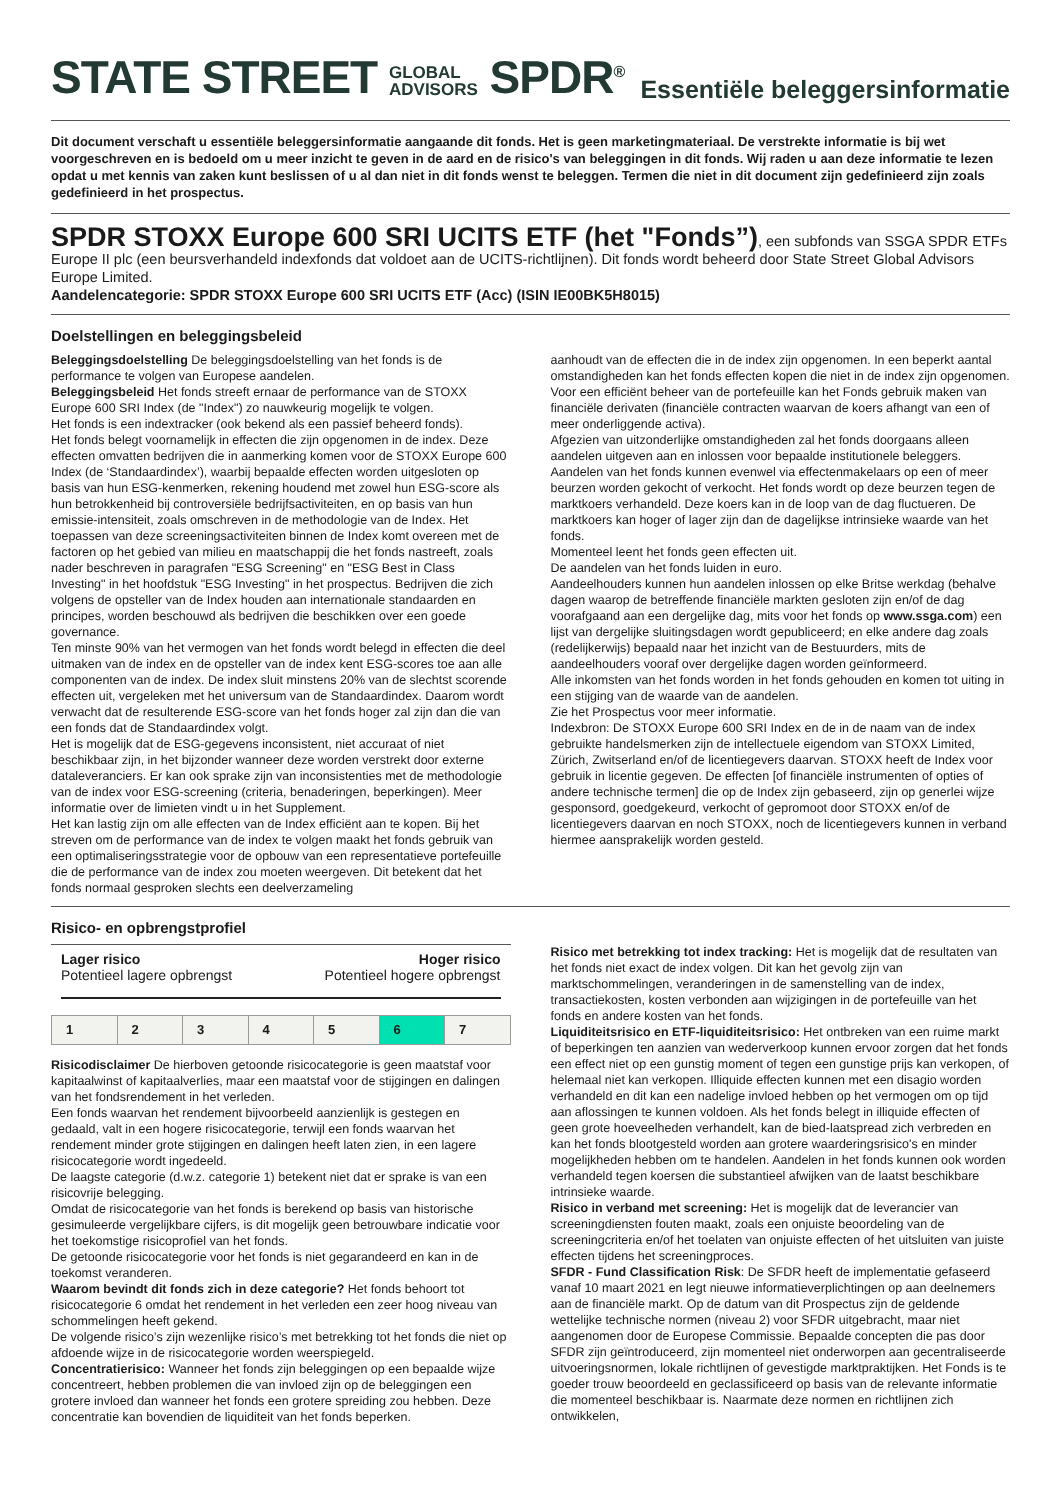STATE STREET GLOBAL
ADVISORS SPDR<sup>®</sup>
Essentiële beleggersinformatie
Dit document verschaft u essentiële beleggersinformatie aangaande dit fonds. Het is geen marketingmateriaal. De verstrekte informatie is bij wet voorgeschreven en is bedoeld om u meer inzicht te geven in de aard en de risico's van beleggingen in dit fonds. Wij raden u aan deze informatie te lezen opdat u met kennis van zaken kunt beslissen of u al dan niet in dit fonds wenst te beleggen. Termen die niet in dit document zijn gedefinieerd zijn zoals gedefinieerd in het prospectus.
SPDR STOXX Europe 600 SRI UCITS ETF (het "Fonds”), een subfonds van SSGA SPDR ETFs Europe II plc (een beursverhandeld indexfonds dat voldoet aan de UCITS-richtlijnen). Dit fonds wordt beheerd door State Street Global Advisors Europe Limited.
Aandelencategorie: SPDR STOXX Europe 600 SRI UCITS ETF (Acc) (ISIN IE00BK5H8015)
Doelstellingen en beleggingsbeleid
Beleggingsdoelstelling De beleggingsdoelstelling van het fonds is de performance te volgen van Europese aandelen.
Beleggingsbeleid Het fonds streeft ernaar de performance van de STOXX Europe 600 SRI Index (de "Index") zo nauwkeurig mogelijk te volgen.
Het fonds is een indextracker (ook bekend als een passief beheerd fonds).
Het fonds belegt voornamelijk in effecten die zijn opgenomen in de index. Deze effecten omvatten bedrijven die in aanmerking komen voor de STOXX Europe 600 Index (de ‘Standaardindex’), waarbij bepaalde effecten worden uitgesloten op basis van hun ESG-kenmerken, rekening houdend met zowel hun ESG-score als hun betrokkenheid bij controversiële bedrijfsactiviteiten, en op basis van hun emissie-intensiteit, zoals omschreven in de methodologie van de Index. Het toepassen van deze screeningsactiviteiten binnen de Index komt overeen met de factoren op het gebied van milieu en maatschappij die het fonds nastreeft, zoals nader beschreven in paragrafen "ESG Screening" en "ESG Best in Class Investing" in het hoofdstuk "ESG Investing" in het prospectus. Bedrijven die zich volgens de opsteller van de Index houden aan internationale standaarden en principes, worden beschouwd als bedrijven die beschikken over een goede governance.
Ten minste 90% van het vermogen van het fonds wordt belegd in effecten die deel uitmaken van de index en de opsteller van de index kent ESG-scores toe aan alle componenten van de index. De index sluit minstens 20% van de slechtst scorende effecten uit, vergeleken met het universum van de Standaardindex. Daarom wordt verwacht dat de resulterende ESG-score van het fonds hoger zal zijn dan die van een fonds dat de Standaardindex volgt.
Het is mogelijk dat de ESG-gegevens inconsistent, niet accuraat of niet beschikbaar zijn, in het bijzonder wanneer deze worden verstrekt door externe dataleveranciers. Er kan ook sprake zijn van inconsistenties met de methodologie van de index voor ESG-screening (criteria, benaderingen, beperkingen). Meer informatie over de limieten vindt u in het Supplement.
Het kan lastig zijn om alle effecten van de Index efficiënt aan te kopen. Bij het streven om de performance van de index te volgen maakt het fonds gebruik van een optimaliseringsstrategie voor de opbouw van een representatieve portefeuille die de performance van de index zou moeten weergeven. Dit betekent dat het fonds normaal gesproken slechts een deelverzameling
aanhoudt van de effecten die in de index zijn opgenomen. In een beperkt aantal omstandigheden kan het fonds effecten kopen die niet in de index zijn opgenomen.
Voor een efficiënt beheer van de portefeuille kan het Fonds gebruik maken van financiële derivaten (financiële contracten waarvan de koers afhangt van een of meer onderliggende activa).
Afgezien van uitzonderlijke omstandigheden zal het fonds doorgaans alleen aandelen uitgeven aan en inlossen voor bepaalde institutionele beleggers. Aandelen van het fonds kunnen evenwel via effectenmakelaars op een of meer beurzen worden gekocht of verkocht. Het fonds wordt op deze beurzen tegen de marktkoers verhandeld. Deze koers kan in de loop van de dag fluctueren. De marktkoers kan hoger of lager zijn dan de dagelijkse intrinsieke waarde van het fonds.
Momenteel leent het fonds geen effecten uit.
De aandelen van het fonds luiden in euro.
Aandeelhouders kunnen hun aandelen inlossen op elke Britse werkdag (behalve dagen waarop de betreffende financiële markten gesloten zijn en/of de dag voorafgaand aan een dergelijke dag, mits voor het fonds op www.ssga.com) een lijst van dergelijke sluitingsdagen wordt gepubliceerd; en elke andere dag zoals (redelijkerwijs) bepaald naar het inzicht van de Bestuurders, mits de aandeelhouders vooraf over dergelijke dagen worden geïnformeerd.
Alle inkomsten van het fonds worden in het fonds gehouden en komen tot uiting in een stijging van de waarde van de aandelen.
Zie het Prospectus voor meer informatie.
Indexbron: De STOXX Europe 600 SRI Index en de in de naam van de index gebruikte handelsmerken zijn de intellectuele eigendom van STOXX Limited, Zürich, Zwitserland en/of de licentiegevers daarvan. STOXX heeft de Index voor gebruik in licentie gegeven. De effecten [of financiële instrumenten of opties of andere technische termen] die op de Index zijn gebaseerd, zijn op generlei wijze gesponsord, goedgekeurd, verkocht of gepromoot door STOXX en/of de licentiegevers daarvan en noch STOXX, noch de licentiegevers kunnen in verband hiermee aansprakelijk worden gesteld.
Risico- en opbrengstprofiel
Lager risico
Potentieel lagere opbrengst
Hoger risico
Potentieel hogere opbrengst
| 1 | 2 | 3 | 4 | 5 | 6 | 7 |
Risicodisclaimer De hierboven getoonde risicocategorie is geen maatstaf voor kapitaalwinst of kapitaalverlies, maar een maatstaf voor de stijgingen en dalingen van het fondsrendement in het verleden.
Een fonds waarvan het rendement bijvoorbeeld aanzienlijk is gestegen en gedaald, valt in een hogere risicocategorie, terwijl een fonds waarvan het rendement minder grote stijgingen en dalingen heeft laten zien, in een lagere risicocategorie wordt ingedeeld.
De laagste categorie (d.w.z. categorie 1) betekent niet dat er sprake is van een risicovrije belegging.
Omdat de risicocategorie van het fonds is berekend op basis van historische gesimuleerde vergelijkbare cijfers, is dit mogelijk geen betrouwbare indicatie voor het toekomstige risicoprofiel van het fonds.
De getoonde risicocategorie voor het fonds is niet gegarandeerd en kan in de toekomst veranderen.
Waarom bevindt dit fonds zich in deze categorie? Het fonds behoort tot risicocategorie 6 omdat het rendement in het verleden een zeer hoog niveau van schommelingen heeft gekend.
De volgende risico’s zijn wezenlijke risico’s met betrekking tot het fonds die niet op afdoende wijze in de risicocategorie worden weerspiegeld.
Concentratierisico: Wanneer het fonds zijn beleggingen op een bepaalde wijze concentreert, hebben problemen die van invloed zijn op de beleggingen een grotere invloed dan wanneer het fonds een grotere spreiding zou hebben. Deze concentratie kan bovendien de liquiditeit van het fonds beperken.
Risico met betrekking tot index tracking: Het is mogelijk dat de resultaten van het fonds niet exact de index volgen. Dit kan het gevolg zijn van marktschommelingen, veranderingen in de samenstelling van de index, transactiekosten, kosten verbonden aan wijzigingen in de portefeuille van het fonds en andere kosten van het fonds.
Liquiditeitsrisico en ETF-liquiditeitsrisico: Het ontbreken van een ruime markt of beperkingen ten aanzien van wederverkoop kunnen ervoor zorgen dat het fonds een effect niet op een gunstig moment of tegen een gunstige prijs kan verkopen, of helemaal niet kan verkopen. Illiquide effecten kunnen met een disagio worden verhandeld en dit kan een nadelige invloed hebben op het vermogen om op tijd aan aflossingen te kunnen voldoen. Als het fonds belegt in illiquide effecten of geen grote hoeveelheden verhandelt, kan de bied-laatspread zich verbreden en kan het fonds blootgesteld worden aan grotere waarderingsrisico's en minder mogelijkheden hebben om te handelen. Aandelen in het fonds kunnen ook worden verhandeld tegen koersen die substantieel afwijken van de laatst beschikbare intrinsieke waarde.
Risico in verband met screening: Het is mogelijk dat de leverancier van screeningdiensten fouten maakt, zoals een onjuiste beoordeling van de screeningcriteria en/of het toelaten van onjuiste effecten of het uitsluiten van juiste effecten tijdens het screeningproces.
SFDR - Fund Classification Risk: De SFDR heeft de implementatie gefaseerd vanaf 10 maart 2021 en legt nieuwe informatieverplichtingen op aan deelnemers aan de financiële markt. Op de datum van dit Prospectus zijn de geldende wettelijke technische normen (niveau 2) voor SFDR uitgebracht, maar niet aangenomen door de Europese Commissie. Bepaalde concepten die pas door SFDR zijn geïntroduceerd, zijn momenteel niet onderworpen aan gecentraliseerde uitvoeringsnormen, lokale richtlijnen of gevestigde marktpraktijken. Het Fonds is te goeder trouw beoordeeld en geclassificeerd op basis van de relevante informatie die momenteel beschikbaar is. Naarmate deze normen en richtlijnen zich ontwikkelen,